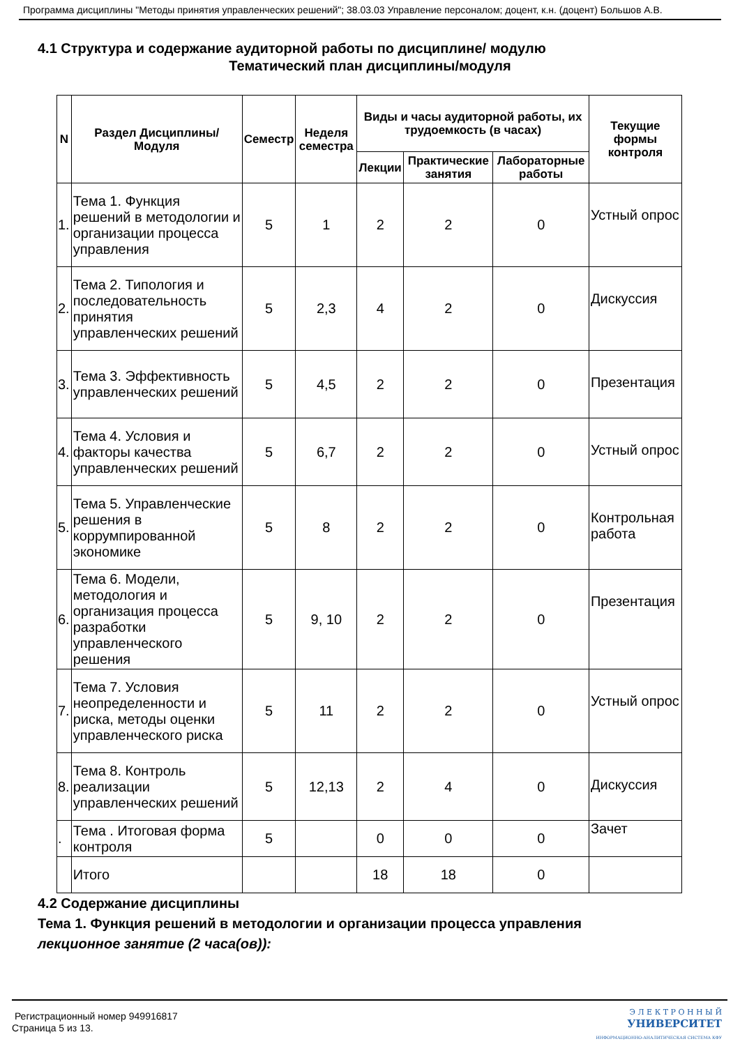Программа дисциплины "Методы принятия управленческих решений"; 38.03.03 Управление персоналом; доцент, к.н. (доцент) Большов А.В.
4.1 Структура и содержание аудиторной работы по дисциплине/ модулю
Тематический план дисциплины/модуля
| N | Раздел Дисциплины/ Модуля | Семестр | Неделя семестра | Виды и часы аудиторной работы, их трудоемкость (в часах) | | | Текущие формы контроля |
| --- | --- | --- | --- | --- | --- | --- | --- |
| | | | | Лекции | Практические занятия | Лабораторные работы | |
| 1. | Тема 1. Функция решений в методологии и организации процесса управления | 5 | 1 | 2 | 2 | 0 | Устный опрос |
| 2. | Тема 2. Типология и последовательность принятия управленческих решений | 5 | 2,3 | 4 | 2 | 0 | Дискуссия |
| 3. | Тема 3. Эффективность управленческих решений | 5 | 4,5 | 2 | 2 | 0 | Презентация |
| 4. | Тема 4. Условия и факторы качества управленческих решений | 5 | 6,7 | 2 | 2 | 0 | Устный опрос |
| 5. | Тема 5. Управленческие решения в коррумпированной экономике | 5 | 8 | 2 | 2 | 0 | Контрольная работа |
| 6. | Тема 6. Модели, методология и организация процесса разработки управленческого решения | 5 | 9, 10 | 2 | 2 | 0 | Презентация |
| 7. | Тема 7. Условия неопределенности и риска, методы оценки управленческого риска | 5 | 11 | 2 | 2 | 0 | Устный опрос |
| 8. | Тема 8. Контроль реализации управленческих решений | 5 | 12,13 | 2 | 4 | 0 | Дискуссия |
| . | Тема . Итоговая форма контроля | 5 | | 0 | 0 | 0 | Зачет |
| | Итого | | | 18 | 18 | 0 | |
4.2 Содержание дисциплины
Тема 1. Функция решений в методологии и организации процесса управления
лекционное занятие (2 часа(ов)):
Регистрационный номер 949916817
Страница 5 из 13.
Э Л Е К Т Р О Н Н Ы Й
УНИВЕРСИТЕТ
ИНФОРМАЦИОННО-АНАЛИТИЧЕСКАЯ СИСТЕМА КФУ